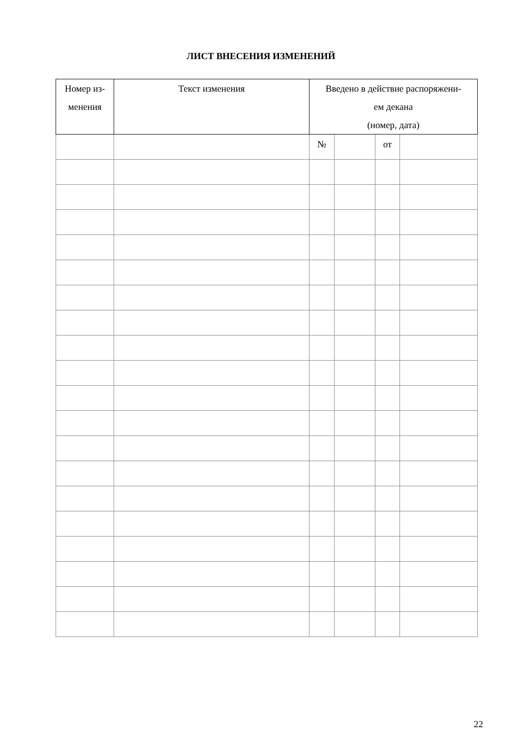ЛИСТ ВНЕСЕНИЯ ИЗМЕНЕНИЙ
| Номер из- менения | Текст изменения | Введено в действие распоряжени- ем декана (номер, дата) | | | |
| --- | --- | --- | --- | --- | --- |
| | | № | | от | |
22